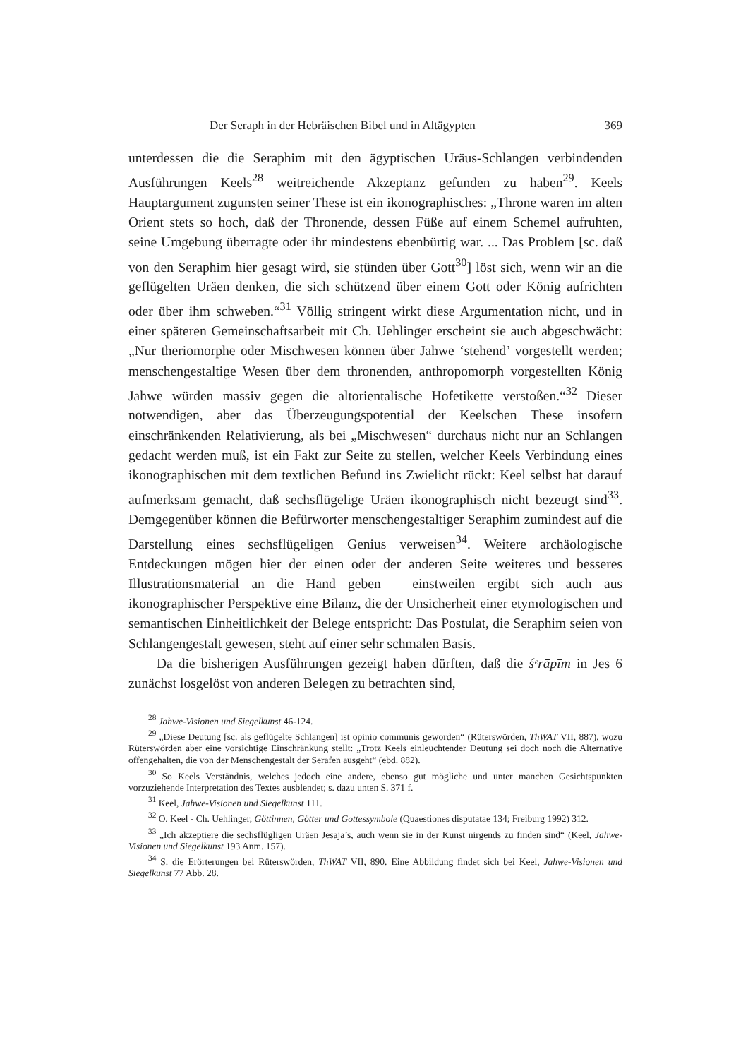Der Seraph in der Hebräischen Bibel und in Altägypten 369
unterdessen die die Seraphim mit den ägyptischen Uräus-Schlangen verbindenden Ausführungen Keels<sup>28</sup> weitreichende Akzeptanz gefunden zu haben<sup>29</sup>. Keels Hauptargument zugunsten seiner These ist ein ikonographisches: „Throne waren im alten Orient stets so hoch, daß der Thronende, dessen Füße auf einem Schemel aufruhten, seine Umgebung überragte oder ihr mindestens ebenbürtig war. ... Das Problem [sc. daß von den Seraphim hier gesagt wird, sie stünden über Gott<sup>30</sup>] löst sich, wenn wir an die geflügelten Uräen denken, die sich schützend über einem Gott oder König aufrichten oder über ihm schweben.“<sup>31</sup> Völlig stringent wirkt diese Argumentation nicht, und in einer späteren Gemeinschaftsarbeit mit Ch. Uehlinger erscheint sie auch abgeschwächt: „Nur theriomorphe oder Mischwesen können über Jahwe ‘stehend’ vorgestellt werden; menschengestaltige Wesen über dem thronenden, anthropomorph vorgestellten König Jahwe würden massiv gegen die altorientalische Hofetikette verstoßen.“<sup>32</sup> Dieser notwendigen, aber das Überzeugungspotential der Keelschen These insofern einschränkenden Relativierung, als bei „Mischwesen“ durchaus nicht nur an Schlangen gedacht werden muß, ist ein Fakt zur Seite zu stellen, welcher Keels Verbindung eines ikonographischen mit dem textlichen Befund ins Zwielicht rückt: Keel selbst hat darauf aufmerksam gemacht, daß sechsflügelige Uräen ikonographisch nicht bezeugt sind<sup>33</sup>. Demgegenüber können die Befürworter menschengestaltiger Seraphim zumindest auf die Darstellung eines sechsflügeligen Genius verweisen<sup>34</sup>. Weitere archäologische Entdeckungen mögen hier der einen oder der anderen Seite weiteres und besseres Illustrationsmaterial an die Hand geben – einstweilen ergibt sich auch aus ikonographischer Perspektive eine Bilanz, die der Unsicherheit einer etymologischen und semantischen Einheitlichkeit der Belege entspricht: Das Postulat, die Seraphim seien von Schlangengestalt gewesen, steht auf einer sehr schmalen Basis.
Da die bisherigen Ausführungen gezeigt haben dürften, daß die śᵉrāpīm in Jes 6 zunächst losgelöst von anderen Belegen zu betrachten sind,
<sup>28</sup> Jahwe-Visionen und Siegelkunst 46-124.
<sup>29</sup> „Diese Deutung [sc. als geflügelte Schlangen] ist opinio communis geworden“ (Rüterswörden, ThWAT VII, 887), wozu Rüterswörden aber eine vorsichtige Einschränkung stellt: „Trotz Keels einleuchtender Deutung sei doch noch die Alternative offengehalten, die von der Menschengestalt der Serafen ausgeht“ (ebd. 882).
<sup>30</sup> So Keels Verständnis, welches jedoch eine andere, ebenso gut mögliche und unter manchen Gesichtspunkten vorzuziehende Interpretation des Textes ausblendet; s. dazu unten S. 371 f.
<sup>31</sup> Keel, Jahwe-Visionen und Siegelkunst 111.
<sup>32</sup> O. Keel - Ch. Uehlinger, Göttinnen, Götter und Gottessymbole (Quaestiones disputatae 134; Freiburg 1992) 312.
<sup>33</sup> „Ich akzeptiere die sechsflügligen Uräen Jesaja’s, auch wenn sie in der Kunst nirgends zu finden sind“ (Keel, Jahwe-Visionen und Siegelkunst 193 Anm. 157).
<sup>34</sup> S. die Erörterungen bei Rüterswörden, ThWAT VII, 890. Eine Abbildung findet sich bei Keel, Jahwe-Visionen und Siegelkunst 77 Abb. 28.